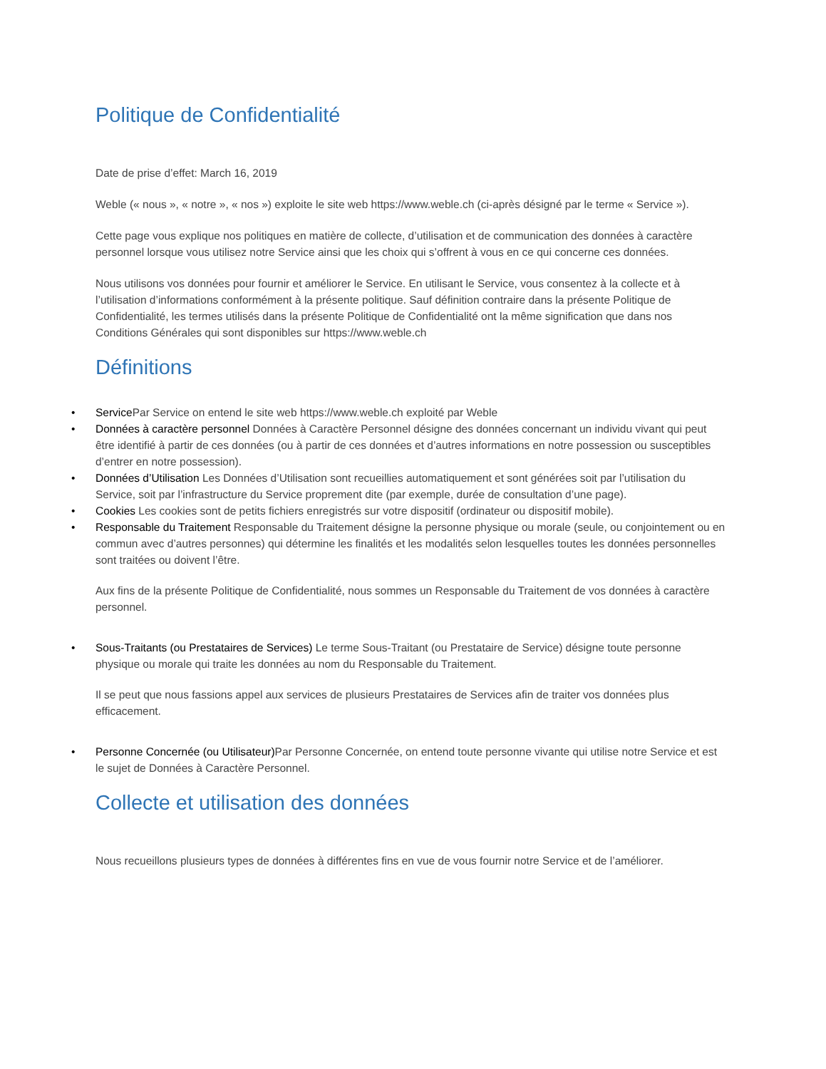Politique de Confidentialité
Date de prise d’effet: March 16, 2019
Weble (« nous », « notre », « nos ») exploite le site web https://www.weble.ch (ci-après désigné par le terme « Service »).
Cette page vous explique nos politiques en matière de collecte, d’utilisation et de communication des données à caractère personnel lorsque vous utilisez notre Service ainsi que les choix qui s’offrent à vous en ce qui concerne ces données.
Nous utilisons vos données pour fournir et améliorer le Service. En utilisant le Service, vous consentez à la collecte et à l’utilisation d’informations conformément à la présente politique. Sauf définition contraire dans la présente Politique de Confidentialité, les termes utilisés dans la présente Politique de Confidentialité ont la même signification que dans nos Conditions Générales qui sont disponibles sur https://www.weble.ch
Définitions
• Service Par Service on entend le site web https://www.weble.ch exploité par Weble
• Données à caractère personnel Données à Caractère Personnel désigne des données concernant un individu vivant qui peut être identifié à partir de ces données (ou à partir de ces données et d’autres informations en notre possession ou susceptibles d’entrer en notre possession).
• Données d’Utilisation Les Données d’Utilisation sont recueillies automatiquement et sont générées soit par l’utilisation du Service, soit par l’infrastructure du Service proprement dite (par exemple, durée de consultation d’une page).
• Cookies Les cookies sont de petits fichiers enregistrés sur votre dispositif (ordinateur ou dispositif mobile).
• Responsable du Traitement Responsable du Traitement désigne la personne physique ou morale (seule, ou conjointement ou en commun avec d’autres personnes) qui détermine les finalités et les modalités selon lesquelles toutes les données personnelles sont traitées ou doivent l’être.
Aux fins de la présente Politique de Confidentialité, nous sommes un Responsable du Traitement de vos données à caractère personnel.
• Sous-Traitants (ou Prestataires de Services) Le terme Sous-Traitant (ou Prestataire de Service) désigne toute personne physique ou morale qui traite les données au nom du Responsable du Traitement.
Il se peut que nous fassions appel aux services de plusieurs Prestataires de Services afin de traiter vos données plus efficacement.
• Personne Concernée (ou Utilisateur) Par Personne Concernée, on entend toute personne vivante qui utilise notre Service et est le sujet de Données à Caractère Personnel.
Collecte et utilisation des données
Nous recueillons plusieurs types de données à différentes fins en vue de vous fournir notre Service et de l’améliorer.